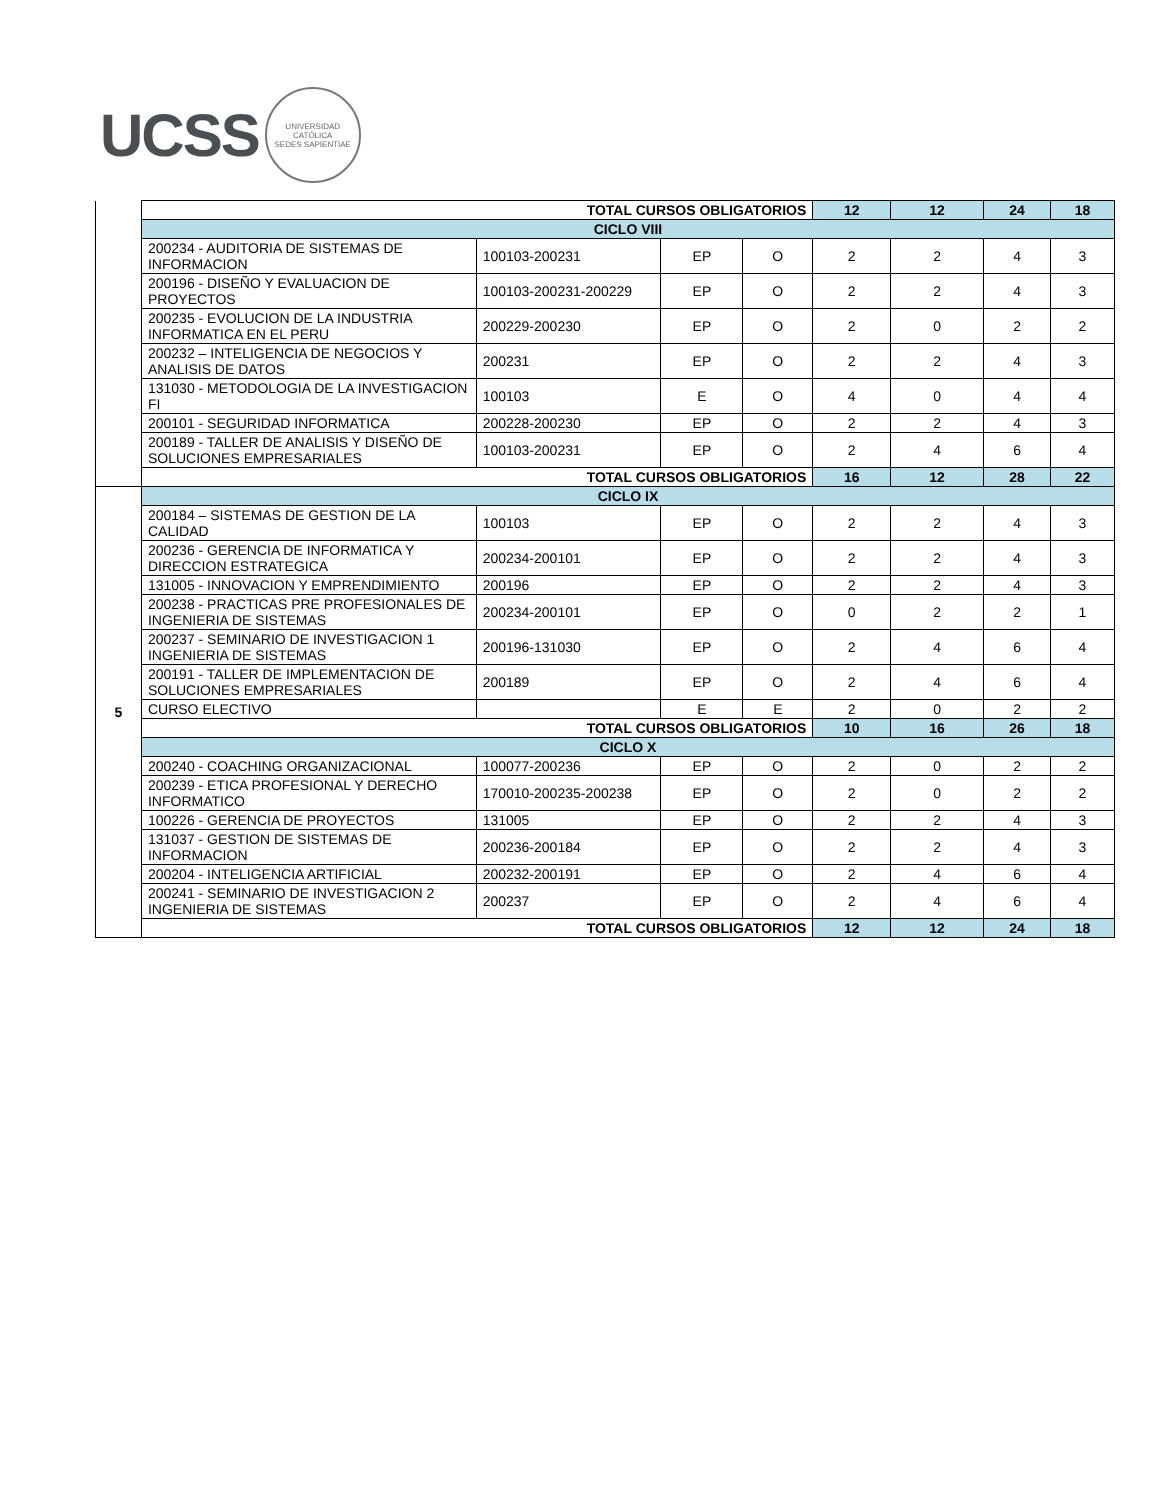UCSS
UNIVERSIDAD CATÓLICA
SEDES SAPIENTIAE
| | TOTAL CURSOS OBLIGATORIOS | | | | 12 | 12 | 24 | 18 |
| | CICLO VIII | | | | | | | |
| | 200234 - AUDITORIA DE SISTEMAS DE INFORMACION | 100103-200231 | EP | O | 2 | 2 | 4 | 3 |
| | 200196 - DISEÑO Y EVALUACION DE PROYECTOS | 100103-200231-200229 | EP | O | 2 | 2 | 4 | 3 |
| | 200235 - EVOLUCION DE LA INDUSTRIA INFORMATICA EN EL PERU | 200229-200230 | EP | O | 2 | 0 | 2 | 2 |
| | 200232 – INTELIGENCIA DE NEGOCIOS Y ANALISIS DE DATOS | 200231 | EP | O | 2 | 2 | 4 | 3 |
| | 131030 - METODOLOGIA DE LA INVESTIGACION FI | 100103 | E | O | 4 | 0 | 4 | 4 |
| | 200101 - SEGURIDAD INFORMATICA | 200228-200230 | EP | O | 2 | 2 | 4 | 3 |
| | 200189 - TALLER DE ANALISIS Y DISEÑO DE SOLUCIONES EMPRESARIALES | 100103-200231 | EP | O | 2 | 4 | 6 | 4 |
| | TOTAL CURSOS OBLIGATORIOS | | | | 16 | 12 | 28 | 22 |
| 5 | CICLO IX | | | | | | | |
| | 200184 – SISTEMAS DE GESTION DE LA CALIDAD | 100103 | EP | O | 2 | 2 | 4 | 3 |
| | 200236 - GERENCIA DE INFORMATICA Y DIRECCION ESTRATEGICA | 200234-200101 | EP | O | 2 | 2 | 4 | 3 |
| | 131005 - INNOVACION Y EMPRENDIMIENTO | 200196 | EP | O | 2 | 2 | 4 | 3 |
| | 200238 - PRACTICAS PRE PROFESIONALES DE INGENIERIA DE SISTEMAS | 200234-200101 | EP | O | 0 | 2 | 2 | 1 |
| | 200237 - SEMINARIO DE INVESTIGACION 1 INGENIERIA DE SISTEMAS | 200196-131030 | EP | O | 2 | 4 | 6 | 4 |
| | 200191 - TALLER DE IMPLEMENTACION DE SOLUCIONES EMPRESARIALES | 200189 | EP | O | 2 | 4 | 6 | 4 |
| | CURSO ELECTIVO | | E | E | 2 | 0 | 2 | 2 |
| | TOTAL CURSOS OBLIGATORIOS | | | | 10 | 16 | 26 | 18 |
| | CICLO X | | | | | | | |
| | 200240 - COACHING ORGANIZACIONAL | 100077-200236 | EP | O | 2 | 0 | 2 | 2 |
| | 200239 - ETICA PROFESIONAL Y DERECHO INFORMATICO | 170010-200235-200238 | EP | O | 2 | 0 | 2 | 2 |
| | 100226 - GERENCIA DE PROYECTOS | 131005 | EP | O | 2 | 2 | 4 | 3 |
| | 131037 - GESTION DE SISTEMAS DE INFORMACION | 200236-200184 | EP | O | 2 | 2 | 4 | 3 |
| | 200204 - INTELIGENCIA ARTIFICIAL | 200232-200191 | EP | O | 2 | 4 | 6 | 4 |
| | 200241 - SEMINARIO DE INVESTIGACION 2 INGENIERIA DE SISTEMAS | 200237 | EP | O | 2 | 4 | 6 | 4 |
| | TOTAL CURSOS OBLIGATORIOS | | | | 12 | 12 | 24 | 18 |